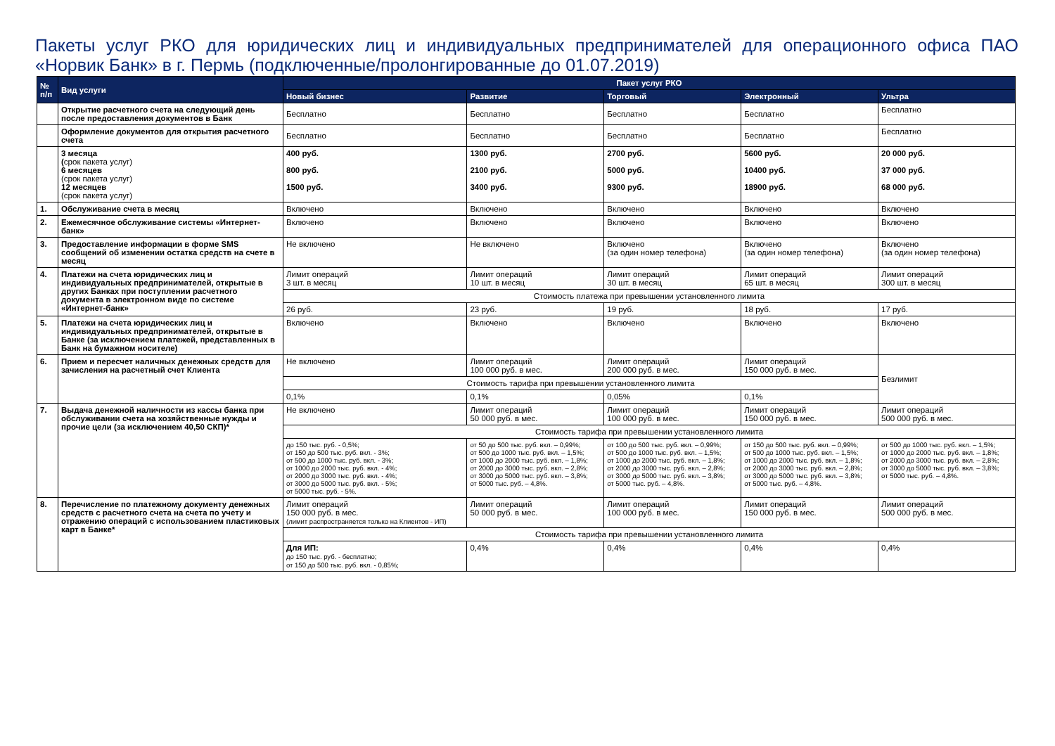Пакеты услуг РКО для юридических лиц и индивидуальных предпринимателей для операционного офиса ПАО «Норвик Банк» в г. Пермь (подключенные/пролонгированные до 01.07.2019)
| № п/п | Вид услуги | Пакет услуг РКО | | | | |
| --- | --- | --- | --- | --- | --- | --- |
| | | Новый бизнес | Развитие | Торговый | Электронный | Ультра |
| | Открытие расчетного счета на следующий день после предоставления документов в Банк | Бесплатно | Бесплатно | Бесплатно | Бесплатно | Бесплатно |
| | Оформление документов для открытия расчетного счета | Бесплатно | Бесплатно | Бесплатно | Бесплатно | Бесплатно |
| | 3 месяца ( срок пакета услуг) 6 месяцев (срок пакета услуг) 12 месяцев (срок пакета услуг) | 400 руб. 800 руб. 1500 руб. | 1300 руб. 2100 руб. 3400 руб. | 2700 руб. 5000 руб. 9300 руб. | 5600 руб. 10400 руб. 18900 руб. | 20 000 руб. 37 000 руб. 68 000 руб. |
| 1. | Обслуживание счета в месяц | Включено | Включено | Включено | Включено | Включено |
| 2. | Ежемесячное обслуживание системы «Интернет-банк» | Включено | Включено | Включено | Включено | Включено |
| 3. | Предоставление информации в форме SMS сообщений об изменении остатка средств на счете в месяц | Не включено | Не включено | Включено (за один номер телефона) | Включено (за один номер телефона) | Включено (за один номер телефона) |
| 4. | Платежи на счета юридических лиц и индивидуальных предпринимателей, открытые в других Банках при поступлении расчетного документа в электронном виде по системе «Интернет-банк» | Лимит операций 3 шт. в месяц | Лимит операций 10 шт. в месяц | Лимит операций 30 шт. в месяц | Лимит операций 65 шт. в месяц | Лимит операций 300 шт. в месяц |
| | | Стоимость платежа при превышении установленного лимита | | | | |
| | | 26 руб. | 23 руб. | 19 руб. | 18 руб. | 17 руб. |
| 5. | Платежи на счета юридических лиц и индивидуальных предпринимателей, открытые в Банке (за исключением платежей, представленных в Банк на бумажном носителе) | Включено | Включено | Включено | Включено | Включено |
| 6. | Прием и пересчет наличных денежных средств для зачисления на расчетный счет Клиента | Не включено | Лимит операций 100 000 руб. в мес. | Лимит операций 200 000 руб. в мес. | Лимит операций 150 000 руб. в мес. | Безлимит |
| | | Стоимость тарифа при превышении установленного лимита | | | | |
| | | 0,1% | 0,1% | 0,05% | 0,1% | |
| 7. | Выдача денежной наличности из кассы банка при обслуживании счета на хозяйственные нужды и прочие цели (за исключением 40,50 СКП)* | Не включено | Лимит операций 50 000 руб. в мес. | Лимит операций 100 000 руб. в мес. | Лимит операций 150 000 руб. в мес. | Лимит операций 500 000 руб. в мес. |
| | | Стоимость тарифа при превышении установленного лимита | | | | |
| | | до 150 тыс. руб. - 0,5%; от 150 до 500 тыс. руб. вкл. - 3%; от 500 до 1000 тыс. руб. вкл. - 3%; от 1000 до 2000 тыс. руб. вкл. - 4%; от 2000 до 3000 тыс. руб. вкл. - 4%; от 3000 до 5000 тыс. руб. вкл. - 5%; от 5000 тыс. руб. - 5%. | от 50 до 500 тыс. руб. вкл. – 0,99%; от 500 до 1000 тыс. руб. вкл. – 1,5%; от 1000 до 2000 тыс. руб. вкл. – 1,8%; от 2000 до 3000 тыс. руб. вкл. – 2,8%; от 3000 до 5000 тыс. руб. вкл. – 3,8%; от 5000 тыс. руб. – 4,8%. | от 100 до 500 тыс. руб. вкл. – 0,99%; от 500 до 1000 тыс. руб. вкл. – 1,5%; от 1000 до 2000 тыс. руб. вкл. – 1,8%; от 2000 до 3000 тыс. руб. вкл. – 2,8%; от 3000 до 5000 тыс. руб. вкл. – 3,8%; от 5000 тыс. руб. – 4,8%. | от 150 до 500 тыс. руб. вкл. – 0,99%; от 500 до 1000 тыс. руб. вкл. – 1,5%; от 1000 до 2000 тыс. руб. вкл. – 1,8%; от 2000 до 3000 тыс. руб. вкл. – 2,8%; от 3000 до 5000 тыс. руб. вкл. – 3,8%; от 5000 тыс. руб. – 4,8%. | от 500 до 1000 тыс. руб. вкл. – 1,5%; от 1000 до 2000 тыс. руб. вкл. – 1,8%; от 2000 до 3000 тыс. руб. вкл. – 2,8%; от 3000 до 5000 тыс. руб. вкл. – 3,8%; от 5000 тыс. руб. – 4,8%. |
| 8. | Перечисление по платежному документу денежных средств с расчетного счета на счета по учету и отражению операций с использованием пластиковых карт в Банке* | Лимит операций 150 000 руб. в мес. (лимит распространяется только на Клиентов - ИП) | Лимит операций 50 000 руб. в мес. | Лимит операций 100 000 руб. в мес. | Лимит операций 150 000 руб. в мес. | Лимит операций 500 000 руб. в мес. |
| | | Стоимость тарифа при превышении установленного лимита | | | | |
| | | Для ИП: до 150 тыс. руб. - бесплатно; от 150 до 500 тыс. руб. вкл. - 0,85%; | 0,4% | 0,4% | 0,4% | 0,4% |